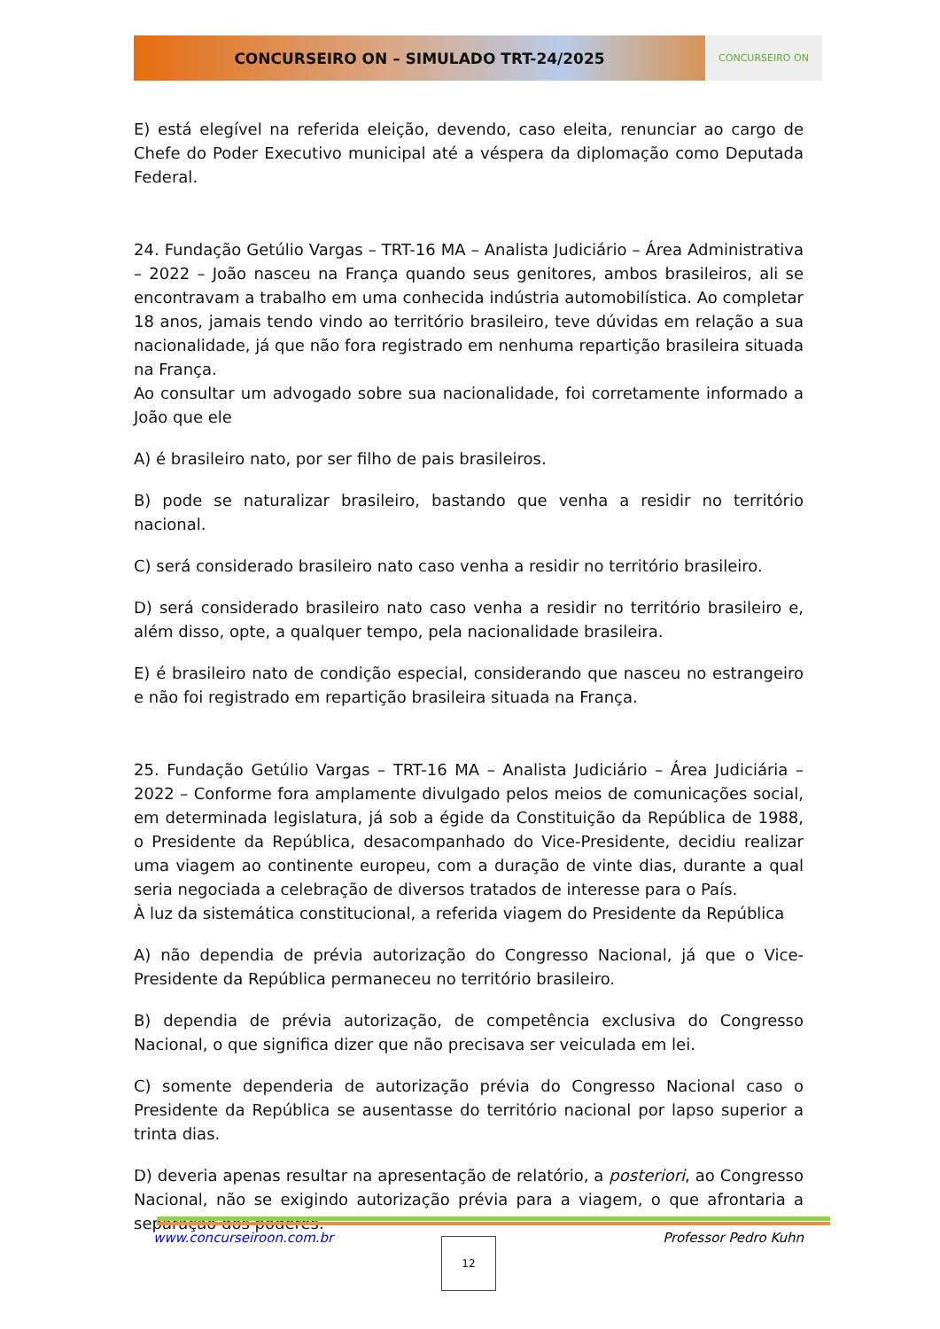CONCURSEIRO ON – SIMULADO TRT-24/2025
CONCURSEIRO ON
E) está elegível na referida eleição, devendo, caso eleita, renunciar ao cargo de Chefe do Poder Executivo municipal até a véspera da diplomação como Deputada Federal.
24. Fundação Getúlio Vargas – TRT-16 MA – Analista Judiciário – Área Administrativa – 2022 – João nasceu na França quando seus genitores, ambos brasileiros, ali se encontravam a trabalho em uma conhecida indústria automobilística. Ao completar 18 anos, jamais tendo vindo ao território brasileiro, teve dúvidas em relação a sua nacionalidade, já que não fora registrado em nenhuma repartição brasileira situada na França.
Ao consultar um advogado sobre sua nacionalidade, foi corretamente informado a João que ele
A) é brasileiro nato, por ser filho de pais brasileiros.
B) pode se naturalizar brasileiro, bastando que venha a residir no território nacional.
C) será considerado brasileiro nato caso venha a residir no território brasileiro.
D) será considerado brasileiro nato caso venha a residir no território brasileiro e, além disso, opte, a qualquer tempo, pela nacionalidade brasileira.
E) é brasileiro nato de condição especial, considerando que nasceu no estrangeiro e não foi registrado em repartição brasileira situada na França.
25. Fundação Getúlio Vargas – TRT-16 MA – Analista Judiciário – Área Judiciária – 2022 – Conforme fora amplamente divulgado pelos meios de comunicações social, em determinada legislatura, já sob a égide da Constituição da República de 1988, o Presidente da República, desacompanhado do Vice-Presidente, decidiu realizar uma viagem ao continente europeu, com a duração de vinte dias, durante a qual seria negociada a celebração de diversos tratados de interesse para o País.
À luz da sistemática constitucional, a referida viagem do Presidente da República
A) não dependia de prévia autorização do Congresso Nacional, já que o Vice-Presidente da República permaneceu no território brasileiro.
B) dependia de prévia autorização, de competência exclusiva do Congresso Nacional, o que significa dizer que não precisava ser veiculada em lei.
C) somente dependeria de autorização prévia do Congresso Nacional caso o Presidente da República se ausentasse do território nacional por lapso superior a trinta dias.
D) deveria apenas resultar na apresentação de relatório, a posteriori, ao Congresso Nacional, não se exigindo autorização prévia para a viagem, o que afrontaria a separação dos poderes.
www.concurseiroon.com.br Professor Pedro Kuhn 12